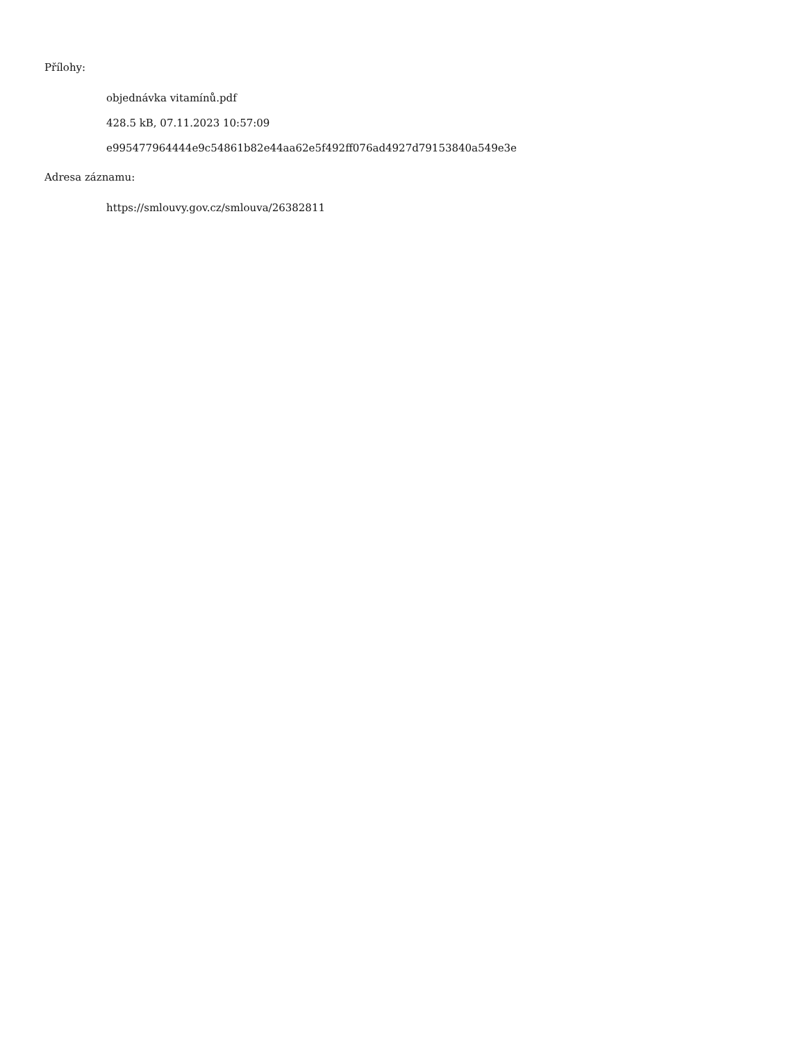Přílohy:
objednávka vitamínů.pdf
428.5 kB, 07.11.2023 10:57:09
e995477964444e9c54861b82e44aa62e5f492ff076ad4927d79153840a549e3e
Adresa záznamu:
https://smlouvy.gov.cz/smlouva/26382811